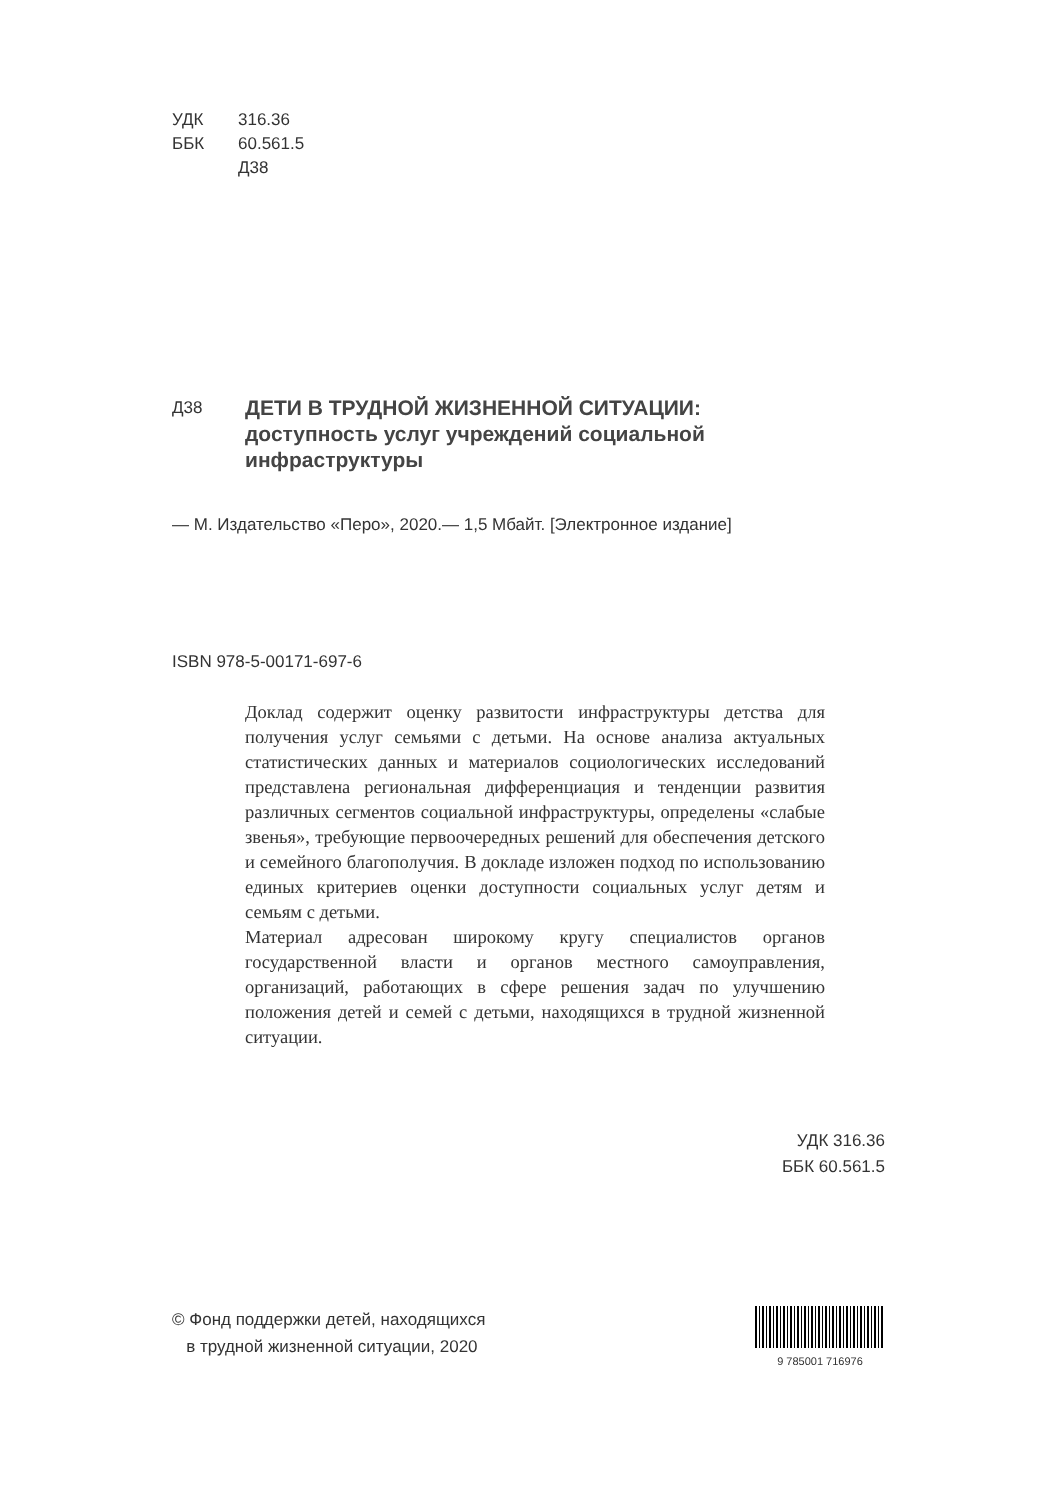УДК 316.36
ББК 60.561.5
Д38
Д38
ДЕТИ В ТРУДНОЙ ЖИЗНЕННОЙ СИТУАЦИИ:
доступность услуг учреждений социальной
инфраструктуры
— М. Издательство «Перо», 2020.— 1,5 Мбайт. [Электронное издание]
ISBN 978-5-00171-697-6
Доклад содержит оценку развитости инфраструктуры детства для получения услуг семьями с детьми. На основе анализа актуальных статистических данных и материалов социологических исследований представлена региональная дифференциация и тенденции развития различных сегментов социальной инфраструктуры, определены «слабые звенья», требующие первоочередных решений для обеспечения детского и семейного благополучия. В докладе изложен подход по использованию единых критериев оценки доступности социальных услуг детям и семьям с детьми.
Материал адресован широкому кругу специалистов органов государственной власти и органов местного самоуправления, организаций, работающих в сфере решения задач по улучшению положения детей и семей с детьми, находящихся в трудной жизненной ситуации.
УДК 316.36
ББК 60.561.5
© Фонд поддержки детей, находящихся
в трудной жизненной ситуации, 2020
9 785001 716976